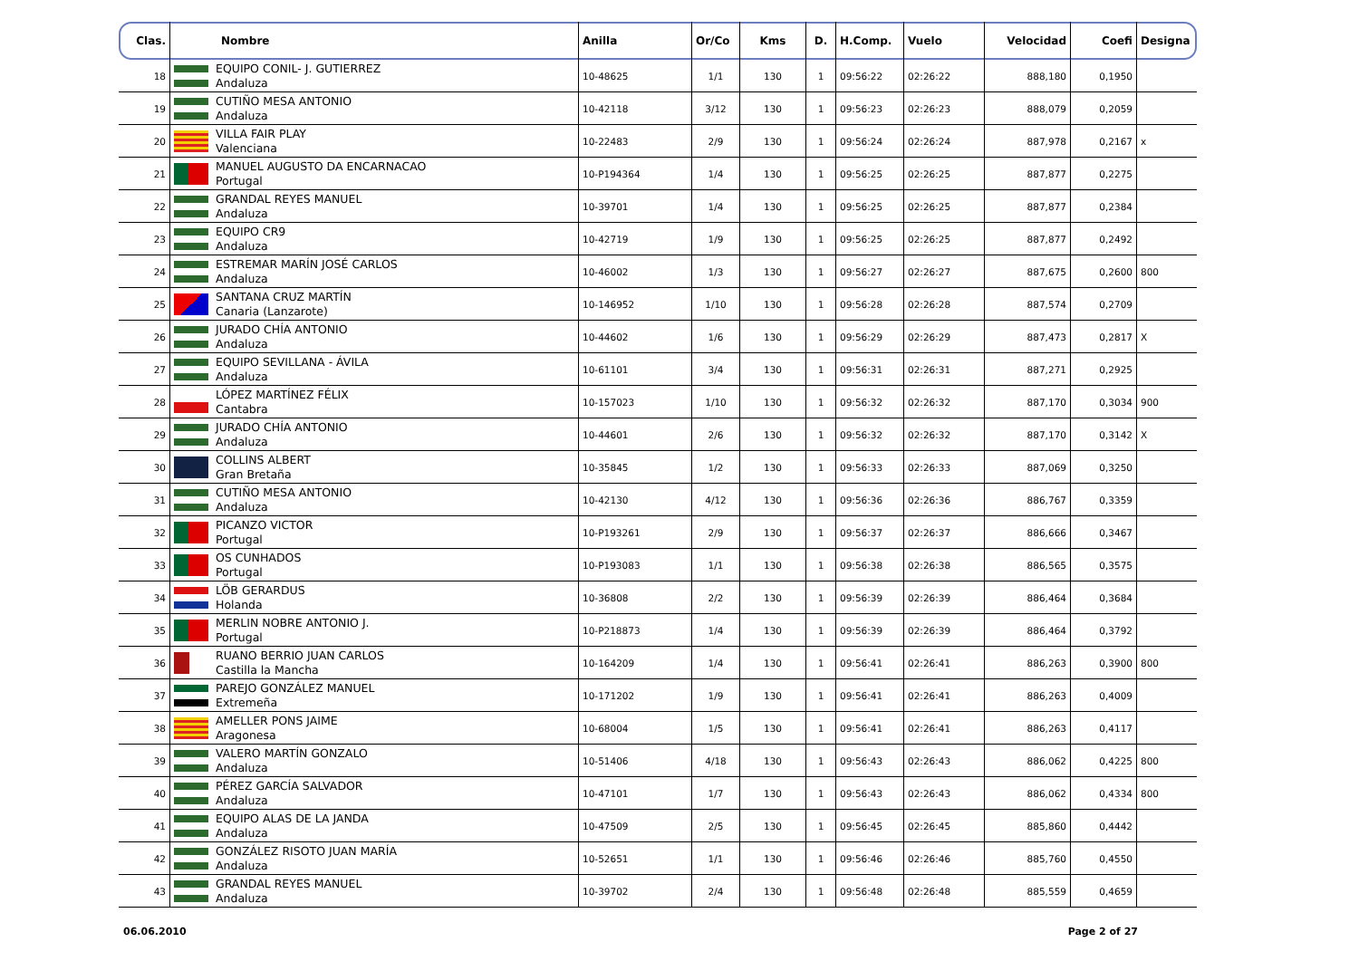| Clas. | Nombre | Anilla | Or/Co | Kms | D. | H.Comp. | Vuelo | Velocidad | Coefi | Designa |
| --- | --- | --- | --- | --- | --- | --- | --- | --- | --- | --- |
| 18 | EQUIPO CONIL- J. GUTIERREZ Andaluza | 10-48625 | 1/1 | 130 | 1 | 09:56:22 | 02:26:22 | 888,180 | 0,1950 | |
| 19 | CUTIÑO MESA ANTONIO Andaluza | 10-42118 | 3/12 | 130 | 1 | 09:56:23 | 02:26:23 | 888,079 | 0,2059 | |
| 20 | VILLA FAIR PLAY Valenciana | 10-22483 | 2/9 | 130 | 1 | 09:56:24 | 02:26:24 | 887,978 | 0,2167 | x |
| 21 | MANUEL AUGUSTO DA ENCARNACAO Portugal | 10-P194364 | 1/4 | 130 | 1 | 09:56:25 | 02:26:25 | 887,877 | 0,2275 | |
| 22 | GRANDAL REYES MANUEL Andaluza | 10-39701 | 1/4 | 130 | 1 | 09:56:25 | 02:26:25 | 887,877 | 0,2384 | |
| 23 | EQUIPO CR9 Andaluza | 10-42719 | 1/9 | 130 | 1 | 09:56:25 | 02:26:25 | 887,877 | 0,2492 | |
| 24 | ESTREMAR MARÍN JOSÉ CARLOS Andaluza | 10-46002 | 1/3 | 130 | 1 | 09:56:27 | 02:26:27 | 887,675 | 0,2600 | 800 |
| 25 | SANTANA CRUZ MARTÍN Canaria (Lanzarote) | 10-146952 | 1/10 | 130 | 1 | 09:56:28 | 02:26:28 | 887,574 | 0,2709 | |
| 26 | JURADO CHÍA ANTONIO Andaluza | 10-44602 | 1/6 | 130 | 1 | 09:56:29 | 02:26:29 | 887,473 | 0,2817 | X |
| 27 | EQUIPO SEVILLANA - ÁVILA Andaluza | 10-61101 | 3/4 | 130 | 1 | 09:56:31 | 02:26:31 | 887,271 | 0,2925 | |
| 28 | LÓPEZ MARTÍNEZ FÉLIX Cantabra | 10-157023 | 1/10 | 130 | 1 | 09:56:32 | 02:26:32 | 887,170 | 0,3034 | 900 |
| 29 | JURADO CHÍA ANTONIO Andaluza | 10-44601 | 2/6 | 130 | 1 | 09:56:32 | 02:26:32 | 887,170 | 0,3142 | X |
| 30 | COLLINS ALBERT Gran Bretaña | 10-35845 | 1/2 | 130 | 1 | 09:56:33 | 02:26:33 | 887,069 | 0,3250 | |
| 31 | CUTIÑO MESA ANTONIO Andaluza | 10-42130 | 4/12 | 130 | 1 | 09:56:36 | 02:26:36 | 886,767 | 0,3359 | |
| 32 | PICANZO VICTOR Portugal | 10-P193261 | 2/9 | 130 | 1 | 09:56:37 | 02:26:37 | 886,666 | 0,3467 | |
| 33 | OS CUNHADOS Portugal | 10-P193083 | 1/1 | 130 | 1 | 09:56:38 | 02:26:38 | 886,565 | 0,3575 | |
| 34 | LÖB GERARDUS Holanda | 10-36808 | 2/2 | 130 | 1 | 09:56:39 | 02:26:39 | 886,464 | 0,3684 | |
| 35 | MERLIN NOBRE ANTONIO J. Portugal | 10-P218873 | 1/4 | 130 | 1 | 09:56:39 | 02:26:39 | 886,464 | 0,3792 | |
| 36 | RUANO BERRIO JUAN CARLOS Castilla la Mancha | 10-164209 | 1/4 | 130 | 1 | 09:56:41 | 02:26:41 | 886,263 | 0,3900 | 800 |
| 37 | PAREJO GONZÁLEZ MANUEL Extremeña | 10-171202 | 1/9 | 130 | 1 | 09:56:41 | 02:26:41 | 886,263 | 0,4009 | |
| 38 | AMELLER PONS JAIME Aragonesa | 10-68004 | 1/5 | 130 | 1 | 09:56:41 | 02:26:41 | 886,263 | 0,4117 | |
| 39 | VALERO MARTÍN GONZALO Andaluza | 10-51406 | 4/18 | 130 | 1 | 09:56:43 | 02:26:43 | 886,062 | 0,4225 | 800 |
| 40 | PÉREZ GARCÍA SALVADOR Andaluza | 10-47101 | 1/7 | 130 | 1 | 09:56:43 | 02:26:43 | 886,062 | 0,4334 | 800 |
| 41 | EQUIPO ALAS DE LA JANDA Andaluza | 10-47509 | 2/5 | 130 | 1 | 09:56:45 | 02:26:45 | 885,860 | 0,4442 | |
| 42 | GONZÁLEZ RISOTO JUAN MARÍA Andaluza | 10-52651 | 1/1 | 130 | 1 | 09:56:46 | 02:26:46 | 885,760 | 0,4550 | |
| 43 | GRANDAL REYES MANUEL Andaluza | 10-39702 | 2/4 | 130 | 1 | 09:56:48 | 02:26:48 | 885,559 | 0,4659 | |
06.06.2010 Page 2 of 27